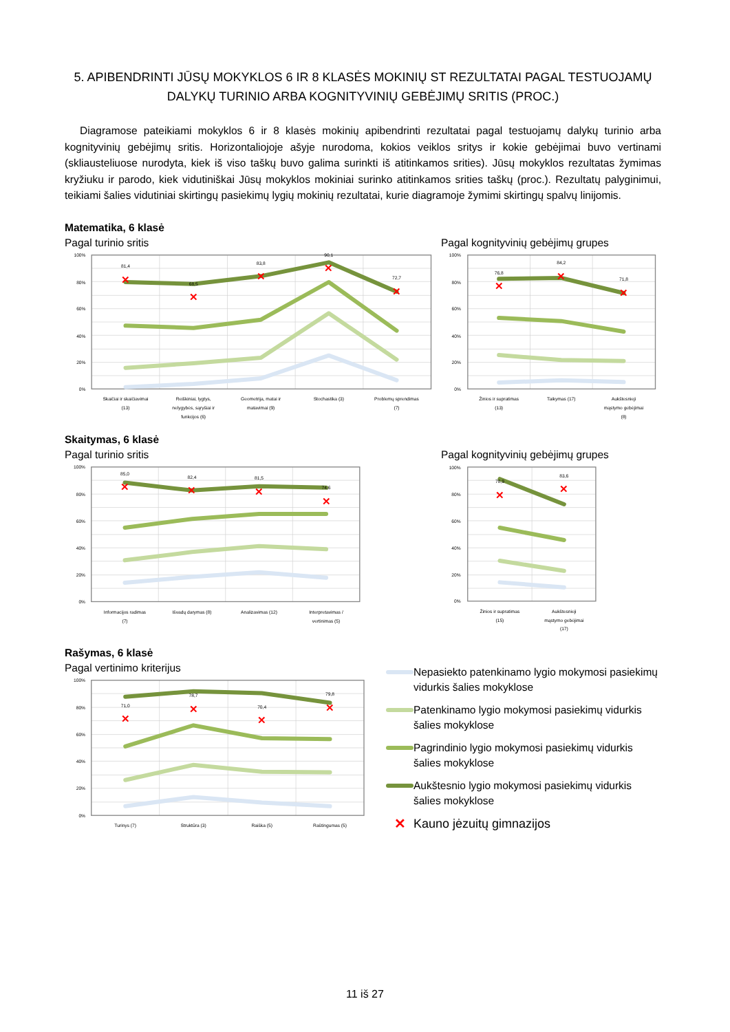5. APIBENDRINTI JŪSŲ MOKYKLOS 6 IR 8 KLASĖS MOKINIŲ ST REZULTATAI PAGAL TESTUOJAMŲ DALYKŲ TURINIO ARBA KOGNITYVINIŲ GEBĖJIMŲ SRITIS (PROC.)
Diagramose pateikiami mokyklos 6 ir 8 klasės mokinių apibendrinti rezultatai pagal testuojamų dalykų turinio arba kognityvinių gebėjimų sritis. Horizontaliojoje ašyje nurodoma, kokios veiklos sritys ir kokie gebėjimai buvo vertinami (skliausteliuose nurodyta, kiek iš viso taškų buvo galima surinkti iš atitinkamos srities). Jūsų mokyklos rezultatas žymimas kryžiuku ir parodo, kiek vidutiniškai Jūsų mokyklos mokiniai surinko atitinkamos srities taškų (proc.). Rezultatų palyginimui, teikiami šalies vidutiniai skirtingų pasiekimų lygių mokinių rezultatai, kurie diagramoje žymimi skirtingų spalvų linijomis.
Matematika, 6 klasė
Pagal turinio sritis
100%
80%
60%
40%
20%
0%
✕
✕
✕
✕
✕
81,4
68,5
83,8
90,1
72,7
Skaičiai ir skaičiavimai
(13)
Reiškiniai, lygtys,
nelygybės, sąryšiai ir
funkcijos (6)
Geometrija, matai ir
matavimai (9)
Stochastika (3)
Problemų sprendimas
(7)
Pagal kognityvinių gebėjimų grupes
100%
80%
60%
40%
20%
0%
✕
✕
✕
76,8
84,2
71,8
Žinios ir supratimas
(13)
Taikymas (17)
Aukštesnieji
mąstymo gebėjimai
(8)
Skaitymas, 6 klasė
Pagal turinio sritis
100%
80%
60%
40%
20%
0%
✕
✕
✕
✕
85,0
82,4
81,5
74,6
Informacijos radimas
(7)
Išvadų darymas (8)
Analizavimas (12)
Interpretavimas /
vertinimas (5)
Pagal kognityvinių gebėjimų grupes
100%
80%
60%
40%
20%
0%
✕
✕
78,9
83,6
Žinios ir supratimas
(15)
Aukštesnieji
mąstymo gebėjimai
(17)
Rašymas, 6 klasė
Pagal vertinimo kriterijus
100%
80%
60%
40%
20%
0%
✕
✕
✕
✕
71,0
78,7
70,4
79,8
Turinys (7)
Struktūra (3)
Raiška (5)
Raštingumas (5)
Nepasiekto patenkinamo lygio mokymosi pasiekimų vidurkis šalies mokyklose
Patenkinamo lygio mokymosi pasiekimų vidurkis šalies mokyklose
Pagrindinio lygio mokymosi pasiekimų vidurkis šalies mokyklose
Aukštesnio lygio mokymosi pasiekimų vidurkis šalies mokyklose
✕ Kauno jėzuitų gimnazijos
11 iš 27